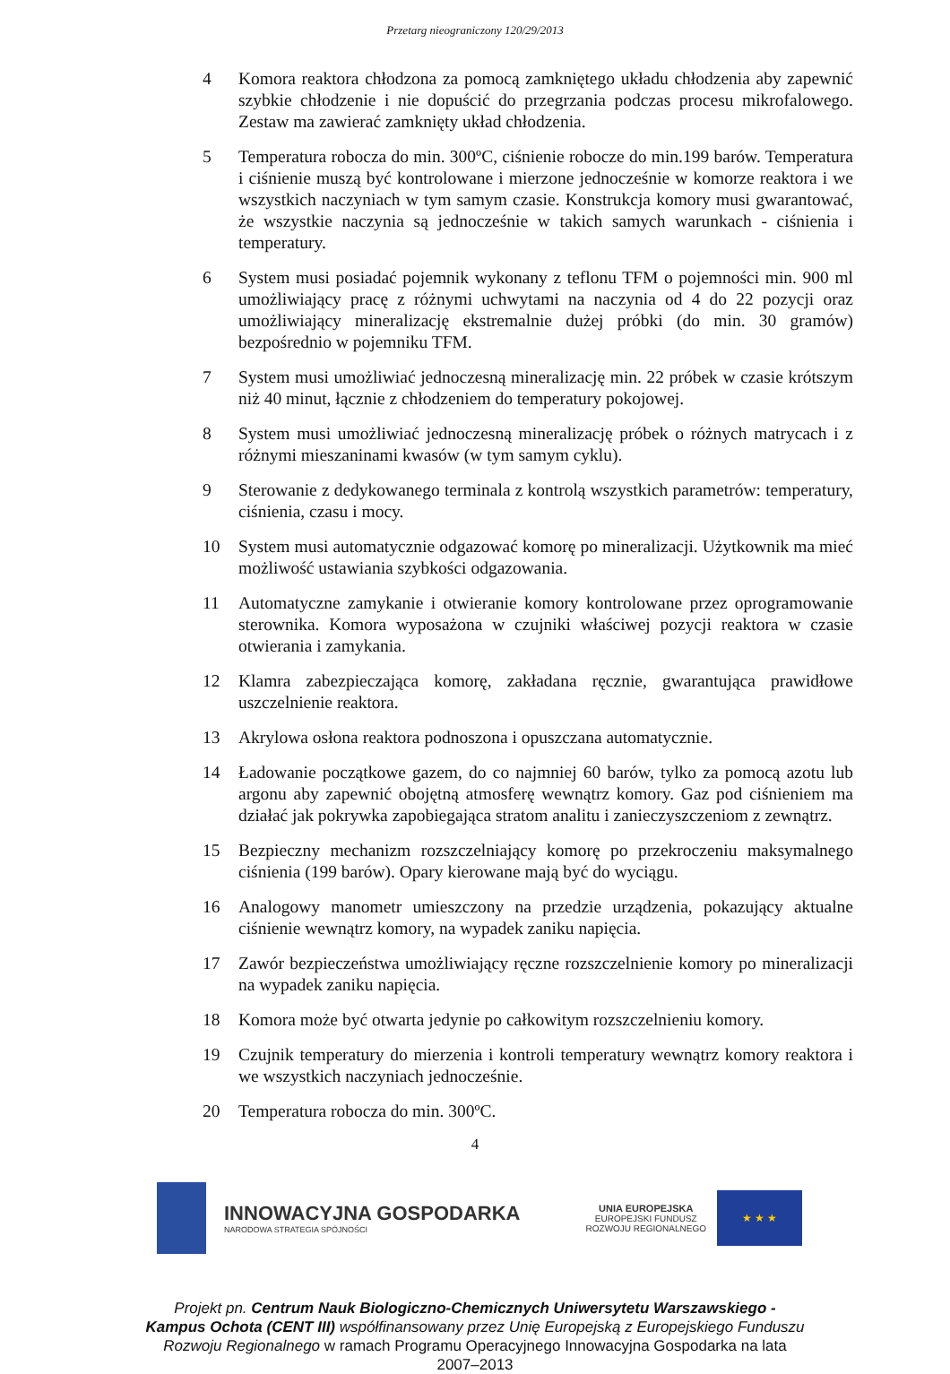Przetarg nieograniczony 120/29/2013
4 Komora reaktora chłodzona za pomocą zamkniętego układu chłodzenia aby zapewnić szybkie chłodzenie i nie dopuścić do przegrzania podczas procesu mikrofalowego. Zestaw ma zawierać zamknięty układ chłodzenia.
5 Temperatura robocza do min. 300ºC, ciśnienie robocze do min.199 barów. Temperatura i ciśnienie muszą być kontrolowane i mierzone jednocześnie w komorze reaktora i we wszystkich naczyniach w tym samym czasie. Konstrukcja komory musi gwarantować, że wszystkie naczynia są jednocześnie w takich samych warunkach - ciśnienia i temperatury.
6 System musi posiadać pojemnik wykonany z teflonu TFM o pojemności min. 900 ml umożliwiający pracę z różnymi uchwytami na naczynia od 4 do 22 pozycji oraz umożliwiający mineralizację ekstremalnie dużej próbki (do min. 30 gramów) bezpośrednio w pojemniku TFM.
7 System musi umożliwiać jednoczesną mineralizację min. 22 próbek w czasie krótszym niż 40 minut, łącznie z chłodzeniem do temperatury pokojowej.
8 System musi umożliwiać jednoczesną mineralizację próbek o różnych matrycach i z różnymi mieszaninami kwasów (w tym samym cyklu).
9 Sterowanie z dedykowanego terminala z kontrolą wszystkich parametrów: temperatury, ciśnienia, czasu i mocy.
10 System musi automatycznie odgazować komorę po mineralizacji. Użytkownik ma mieć możliwość ustawiania szybkości odgazowania.
11 Automatyczne zamykanie i otwieranie komory kontrolowane przez oprogramowanie sterownika. Komora wyposażona w czujniki właściwej pozycji reaktora w czasie otwierania i zamykania.
12 Klamra zabezpieczająca komorę, zakładana ręcznie, gwarantująca prawidłowe uszczelnienie reaktora.
13 Akrylowa osłona reaktora podnoszona i opuszczana automatycznie.
14 Ładowanie początkowe gazem, do co najmniej 60 barów, tylko za pomocą azotu lub argonu aby zapewnić obojętną atmosferę wewnątrz komory. Gaz pod ciśnieniem ma działać jak pokrywka zapobiegająca stratom analitu i zanieczyszczeniom z zewnątrz.
15 Bezpieczny mechanizm rozszczelniający komorę po przekroczeniu maksymalnego ciśnienia (199 barów). Opary kierowane mają być do wyciągu.
16 Analogowy manometr umieszczony na przedzie urządzenia, pokazujący aktualne ciśnienie wewnątrz komory, na wypadek zaniku napięcia.
17 Zawór bezpieczeństwa umożliwiający ręczne rozszczelnienie komory po mineralizacji na wypadek zaniku napięcia.
18 Komora może być otwarta jedynie po całkowitym rozszczelnieniu komory.
19 Czujnik temperatury do mierzenia i kontroli temperatury wewnątrz komory reaktora i we wszystkich naczyniach jednocześnie.
20 Temperatura robocza do min. 300ºC.
4
INNOWACYJNA GOSPODARKA
NARODOWA STRATEGIA SPÓJNOŚCI
UNIA EUROPEJSKA
EUROPEJSKI FUNDUSZ
ROZWOJU REGIONALNEGO
★ ★ ★
Projekt pn. Centrum Nauk Biologiczno-Chemicznych Uniwersytetu Warszawskiego - Kampus Ochota (CENT III) współfinansowany przez Unię Europejską z Europejskiego Funduszu Rozwoju Regionalnego w ramach Programu Operacyjnego Innowacyjna Gospodarka na lata 2007–2013